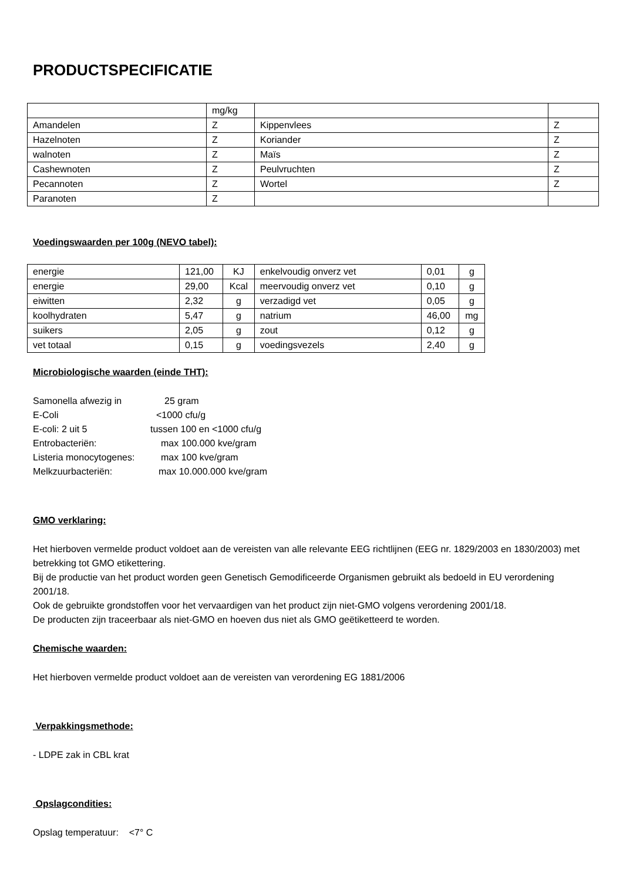PRODUCTSPECIFICATIE
| | mg/kg | | |
| Amandelen | Z | Kippenvlees | Z |
| Hazelnoten | Z | Koriander | Z |
| walnoten | Z | Maïs | Z |
| Cashewnoten | Z | Peulvruchten | Z |
| Pecannoten | Z | Wortel | Z |
| Paranoten | Z | | |
Voedingswaarden per 100g (NEVO tabel):
| energie | 121,00 | KJ | enkelvoudig onverz vet | 0,01 | g |
| energie | 29,00 | Kcal | meervoudig onverz vet | 0,10 | g |
| eiwitten | 2,32 | g | verzadigd vet | 0,05 | g |
| koolhydraten | 5,47 | g | natrium | 46,00 | mg |
| suikers | 2,05 | g | zout | 0,12 | g |
| vet totaal | 0,15 | g | voedingsvezels | 2,40 | g |
Microbiologische waarden (einde THT):
| Samonella afwezig in | 25 gram |
| E-Coli | <1000 cfu/g |
| E-coli: 2 uit 5 | tussen 100 en <1000 cfu/g |
| Entrobacteriën: | max 100.000 kve/gram |
| Listeria monocytogenes: | max 100 kve/gram |
| Melkzuurbacteriën: | max 10.000.000 kve/gram |
GMO verklaring:
Het hierboven vermelde product voldoet aan de vereisten van alle relevante EEG richtlijnen (EEG nr. 1829/2003 en 1830/2003) met betrekking tot GMO etikettering.
Bij de productie van het product worden geen Genetisch Gemodificeerde Organismen gebruikt als bedoeld in EU verordening 2001/18.
Ook de gebruikte grondstoffen voor het vervaardigen van het product zijn niet-GMO volgens verordening 2001/18.
De producten zijn traceerbaar als niet-GMO en hoeven dus niet als GMO geëtiketteerd te worden.
Chemische waarden:
Het hierboven vermelde product voldoet aan de vereisten van verordening EG 1881/2006
Verpakkingsmethode:
- LDPE zak in CBL krat
Opslagcondities:
Opslag temperatuur: <7° C